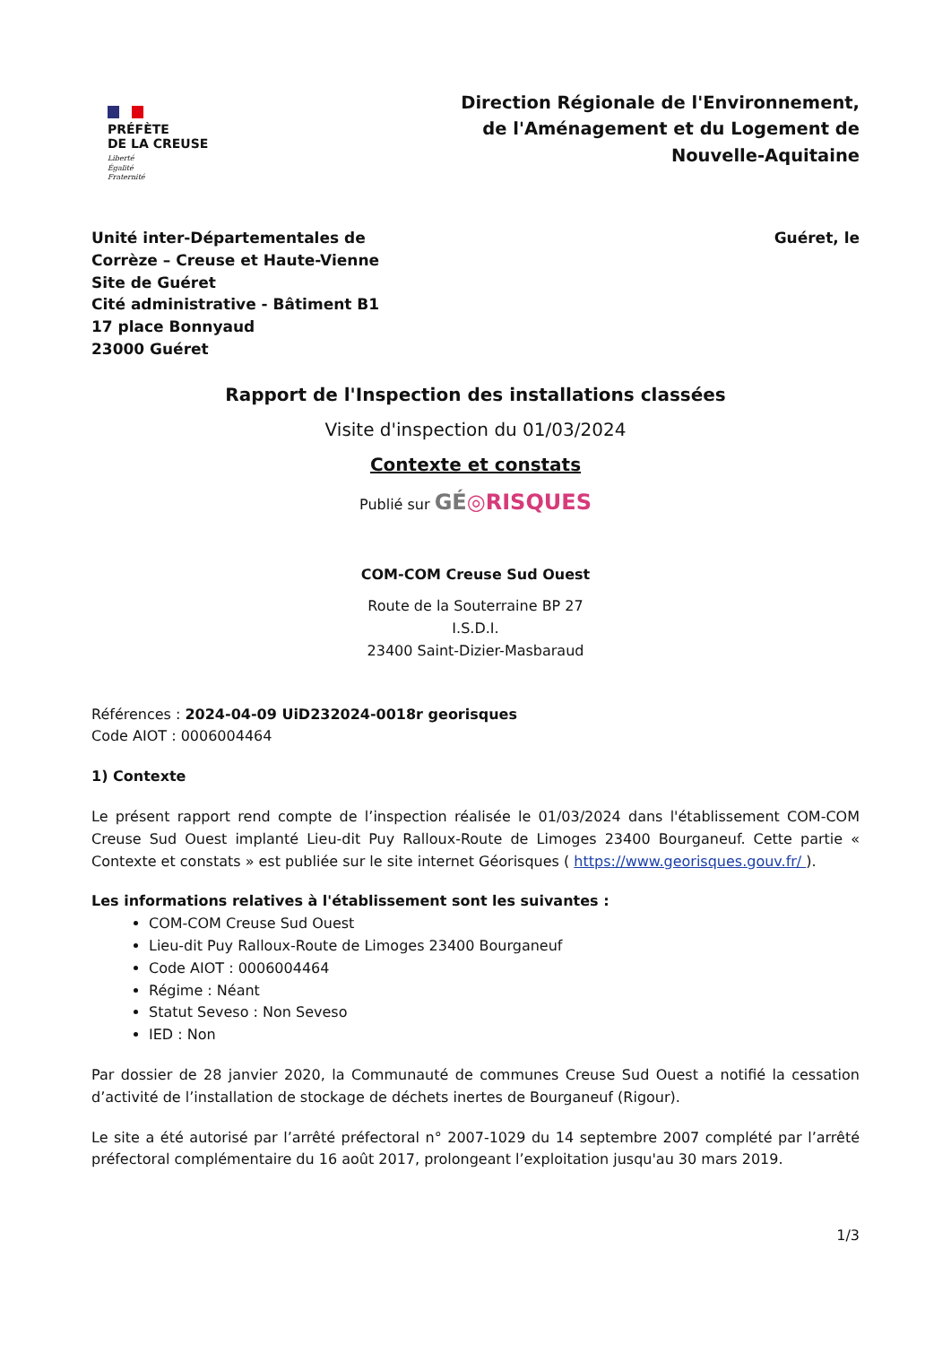PRÉFÈTE
DE LA CREUSE
Liberté
Égalité
Fraternité
Direction Régionale de l'Environnement,
de l'Aménagement et du Logement de
Nouvelle-Aquitaine
Unité inter-Départementales de
Corrèze – Creuse et Haute-Vienne
Site de Guéret
Cité administrative - Bâtiment B1
17 place Bonnyaud
23000 Guéret
Guéret, le
Rapport de l'Inspection des installations classées
Visite d'inspection du 01/03/2024
Contexte et constats
Publié sur GÉ◎RISQUES
COM-COM Creuse Sud Ouest
Route de la Souterraine BP 27
I.S.D.I.
23400 Saint-Dizier-Masbaraud
Références : 2024-04-09 UiD232024-0018r georisques
Code AIOT : 0006004464
1) Contexte
Le présent rapport rend compte de l’inspection réalisée le 01/03/2024 dans l'établissement COM-COM Creuse Sud Ouest implanté Lieu-dit Puy Ralloux-Route de Limoges 23400 Bourganeuf. Cette partie « Contexte et constats » est publiée sur le site internet Géorisques ( https://www.georisques.gouv.fr/ ).
Les informations relatives à l'établissement sont les suivantes :
COM-COM Creuse Sud Ouest
Lieu-dit Puy Ralloux-Route de Limoges 23400 Bourganeuf
Code AIOT : 0006004464
Régime : Néant
Statut Seveso : Non Seveso
IED : Non
Par dossier de 28 janvier 2020, la Communauté de communes Creuse Sud Ouest a notifié la cessation d’activité de l’installation de stockage de déchets inertes de Bourganeuf (Rigour).
Le site a été autorisé par l’arrêté préfectoral n° 2007-1029 du 14 septembre 2007 complété par l’arrêté préfectoral complémentaire du 16 août 2017, prolongeant l’exploitation jusqu'au 30 mars 2019.
1/3